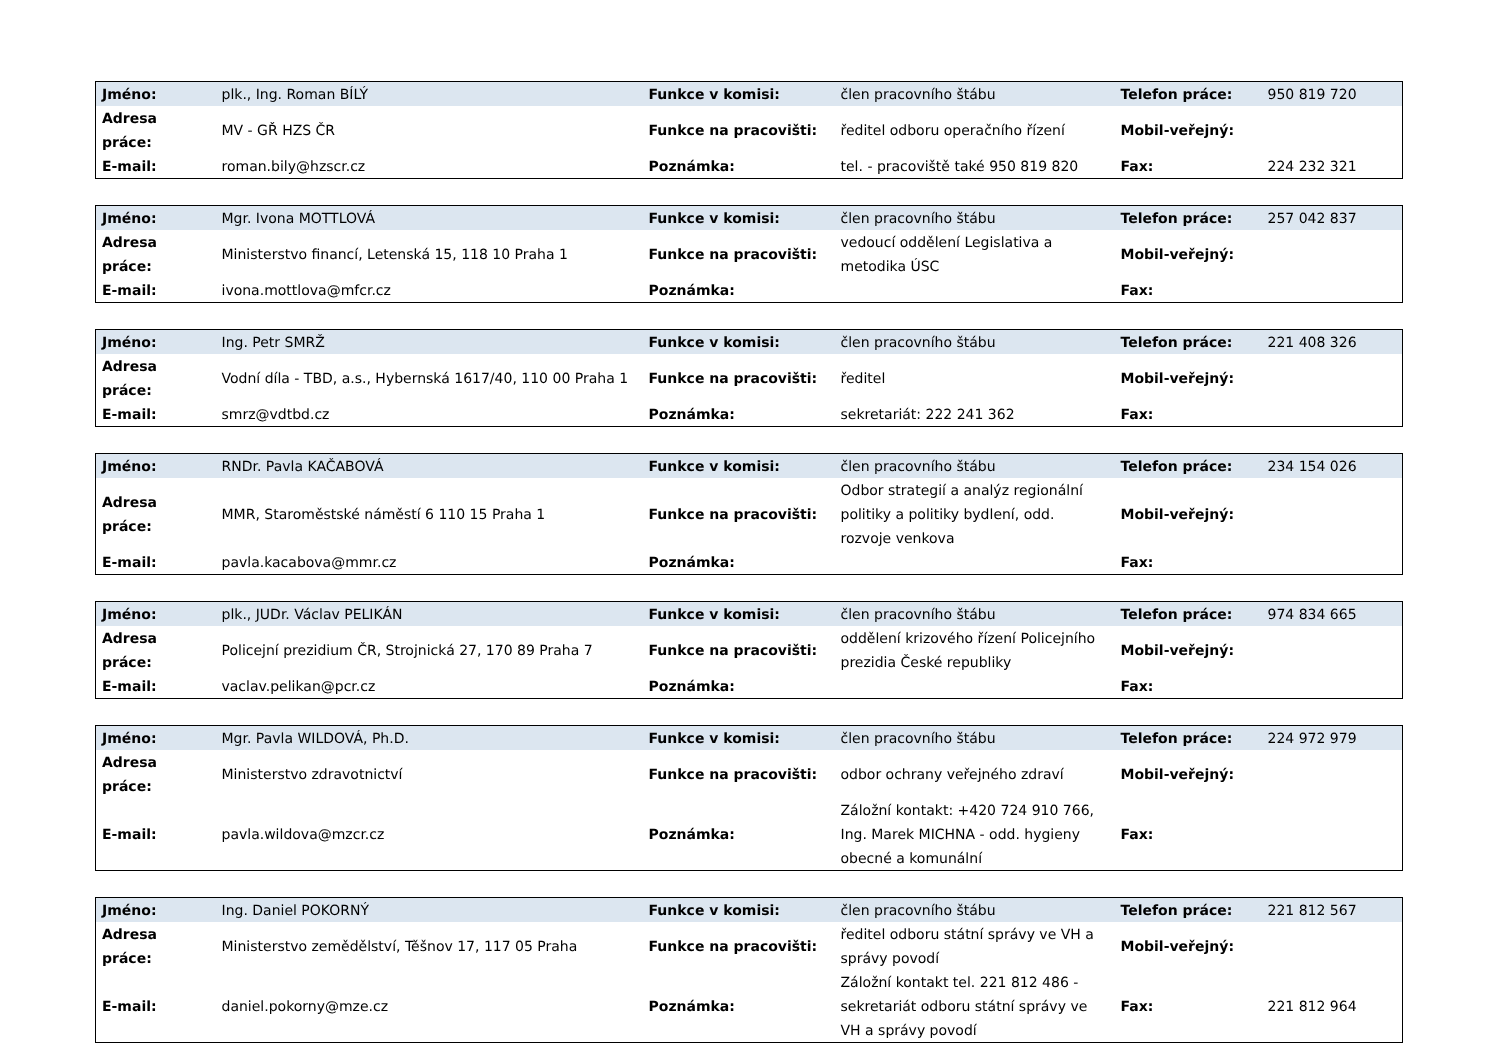| Jméno: | plk., Ing. Roman BÍLÝ | Funkce v komisi: | člen pracovního štábu | Telefon práce: | 950 819 720 |
| Adresa práce: | MV - GŘ HZS ČR | Funkce na pracovišti: | ředitel odboru operačního řízení | Mobil-veřejný: | |
| E-mail: | roman.bily@hzscr.cz | Poznámka: | tel. - pracoviště také 950 819 820 | Fax: | 224 232 321 |
| Jméno: | Mgr. Ivona MOTTLOVÁ | Funkce v komisi: | člen pracovního štábu | Telefon práce: | 257 042 837 |
| Adresa práce: | Ministerstvo financí, Letenská 15, 118 10 Praha 1 | Funkce na pracovišti: | vedoucí oddělení Legislativa a metodika ÚSC | Mobil-veřejný: | |
| E-mail: | ivona.mottlova@mfcr.cz | Poznámka: | | Fax: | |
| Jméno: | Ing. Petr SMRŽ | Funkce v komisi: | člen pracovního štábu | Telefon práce: | 221 408 326 |
| Adresa práce: | Vodní díla - TBD, a.s., Hybernská 1617/40, 110 00 Praha 1 | Funkce na pracovišti: | ředitel | Mobil-veřejný: | |
| E-mail: | smrz@vdtbd.cz | Poznámka: | sekretariát: 222 241 362 | Fax: | |
| Jméno: | RNDr. Pavla KAČABOVÁ | Funkce v komisi: | člen pracovního štábu | Telefon práce: | 234 154 026 |
| Adresa práce: | MMR, Staroměstské náměstí 6 110 15 Praha 1 | Funkce na pracovišti: | Odbor strategií a analýz regionální politiky a politiky bydlení, odd. rozvoje venkova | Mobil-veřejný: | |
| E-mail: | pavla.kacabova@mmr.cz | Poznámka: | | Fax: | |
| Jméno: | plk., JUDr. Václav PELIKÁN | Funkce v komisi: | člen pracovního štábu | Telefon práce: | 974 834 665 |
| Adresa práce: | Policejní prezidium ČR, Strojnická 27, 170 89 Praha 7 | Funkce na pracovišti: | oddělení krizového řízení Policejního prezidia České republiky | Mobil-veřejný: | |
| E-mail: | vaclav.pelikan@pcr.cz | Poznámka: | | Fax: | |
| Jméno: | Mgr. Pavla WILDOVÁ, Ph.D. | Funkce v komisi: | člen pracovního štábu | Telefon práce: | 224 972 979 |
| Adresa práce: | Ministerstvo zdravotnictví | Funkce na pracovišti: | odbor ochrany veřejného zdraví | Mobil-veřejný: | |
| E-mail: | pavla.wildova@mzcr.cz | Poznámka: | Záložní kontakt: +420 724 910 766, Ing. Marek MICHNA - odd. hygieny obecné a komunální | Fax: | |
| Jméno: | Ing. Daniel POKORNÝ | Funkce v komisi: | člen pracovního štábu | Telefon práce: | 221 812 567 |
| Adresa práce: | Ministerstvo zemědělství, Těšnov 17, 117 05 Praha | Funkce na pracovišti: | ředitel odboru státní správy ve VH a správy povodí | Mobil-veřejný: | |
| E-mail: | daniel.pokorny@mze.cz | Poznámka: | Záložní kontakt tel. 221 812 486 - sekretariát odboru státní správy ve VH a správy povodí | Fax: | 221 812 964 |